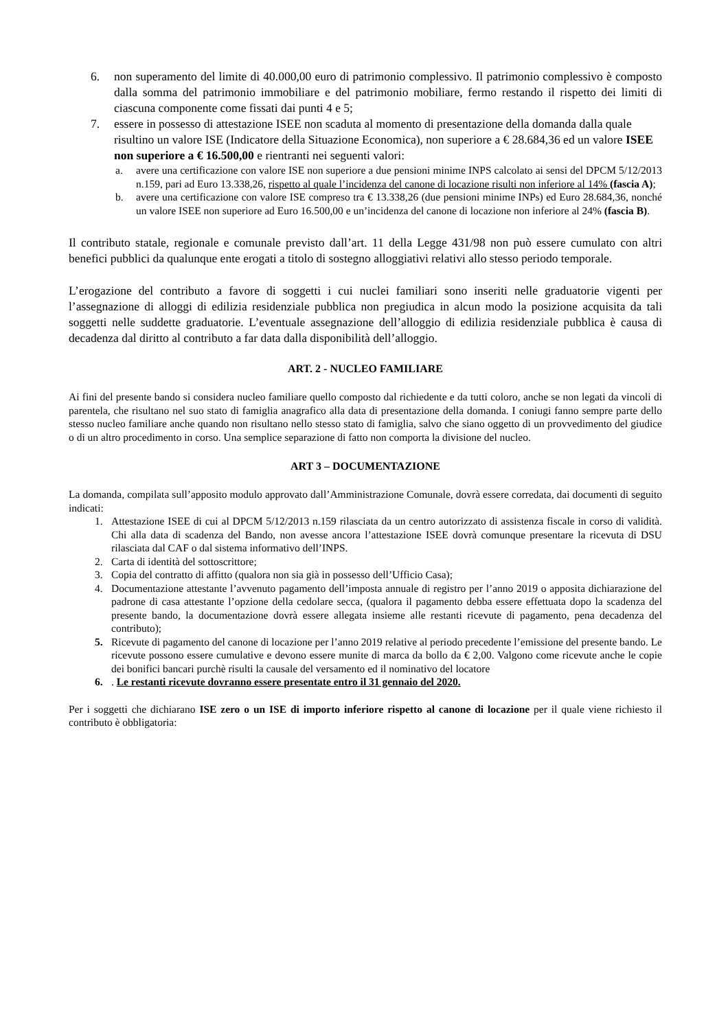6. non superamento del limite di 40.000,00 euro di patrimonio complessivo. Il patrimonio complessivo è composto dalla somma del patrimonio immobiliare e del patrimonio mobiliare, fermo restando il rispetto dei limiti di ciascuna componente come fissati dai punti 4 e 5;
7. essere in possesso di attestazione ISEE non scaduta al momento di presentazione della domanda dalla quale risultino un valore ISE (Indicatore della Situazione Economica), non superiore a € 28.684,36 ed un valore ISEE non superiore a € 16.500,00 e rientranti nei seguenti valori:
a. avere una certificazione con valore ISE non superiore a due pensioni minime INPS calcolato ai sensi del DPCM 5/12/2013 n.159, pari ad Euro 13.338,26, rispetto al quale l’incidenza del canone di locazione risulti non inferiore al 14% (fascia A);
b. avere una certificazione con valore ISE compreso tra € 13.338,26 (due pensioni minime INPs) ed Euro 28.684,36, nonché un valore ISEE non superiore ad Euro 16.500,00 e un’incidenza del canone di locazione non inferiore al 24% (fascia B).
Il contributo statale, regionale e comunale previsto dall’art. 11 della Legge 431/98 non può essere cumulato con altri benefici pubblici da qualunque ente erogati a titolo di sostegno alloggiativi relativi allo stesso periodo temporale.
L’erogazione del contributo a favore di soggetti i cui nuclei familiari sono inseriti nelle graduatorie vigenti per l’assegnazione di alloggi di edilizia residenziale pubblica non pregiudica in alcun modo la posizione acquisita da tali soggetti nelle suddette graduatorie. L’eventuale assegnazione dell’alloggio di edilizia residenziale pubblica è causa di decadenza dal diritto al contributo a far data dalla disponibilità dell’alloggio.
ART. 2 - NUCLEO FAMILIARE
Ai fini del presente bando si considera nucleo familiare quello composto dal richiedente e da tutti coloro, anche se non legati da vincoli di parentela, che risultano nel suo stato di famiglia anagrafico alla data di presentazione della domanda. I coniugi fanno sempre parte dello stesso nucleo familiare anche quando non risultano nello stesso stato di famiglia, salvo che siano oggetto di un provvedimento del giudice o di un altro procedimento in corso. Una semplice separazione di fatto non comporta la divisione del nucleo.
ART 3 – DOCUMENTAZIONE
La domanda, compilata sull’apposito modulo approvato dall’Amministrazione Comunale, dovrà essere corredata, dai documenti di seguito indicati:
1. Attestazione ISEE di cui al DPCM 5/12/2013 n.159 rilasciata da un centro autorizzato di assistenza fiscale in corso di validità. Chi alla data di scadenza del Bando, non avesse ancora l’attestazione ISEE dovrà comunque presentare la ricevuta di DSU rilasciata dal CAF o dal sistema informativo dell’INPS.
2. Carta di identità del sottoscrittore;
3. Copia del contratto di affitto (qualora non sia già in possesso dell’Ufficio Casa);
4. Documentazione attestante l’avvenuto pagamento dell’imposta annuale di registro per l’anno 2019 o apposita dichiarazione del padrone di casa attestante l’opzione della cedolare secca, (qualora il pagamento debba essere effettuata dopo la scadenza del presente bando, la documentazione dovrà essere allegata insieme alle restanti ricevute di pagamento, pena decadenza del contributo);
5. Ricevute di pagamento del canone di locazione per l’anno 2019 relative al periodo precedente l’emissione del presente bando. Le ricevute possono essere cumulative e devono essere munite di marca da bollo da € 2,00. Valgono come ricevute anche le copie dei bonifici bancari purchè risulti la causale del versamento ed il nominativo del locatore
6.. Le restanti ricevute dovranno essere presentate entro il 31 gennaio del 2020.
Per i soggetti che dichiarano ISE zero o un ISE di importo inferiore rispetto al canone di locazione per il quale viene richiesto il contributo è obbligatoria: